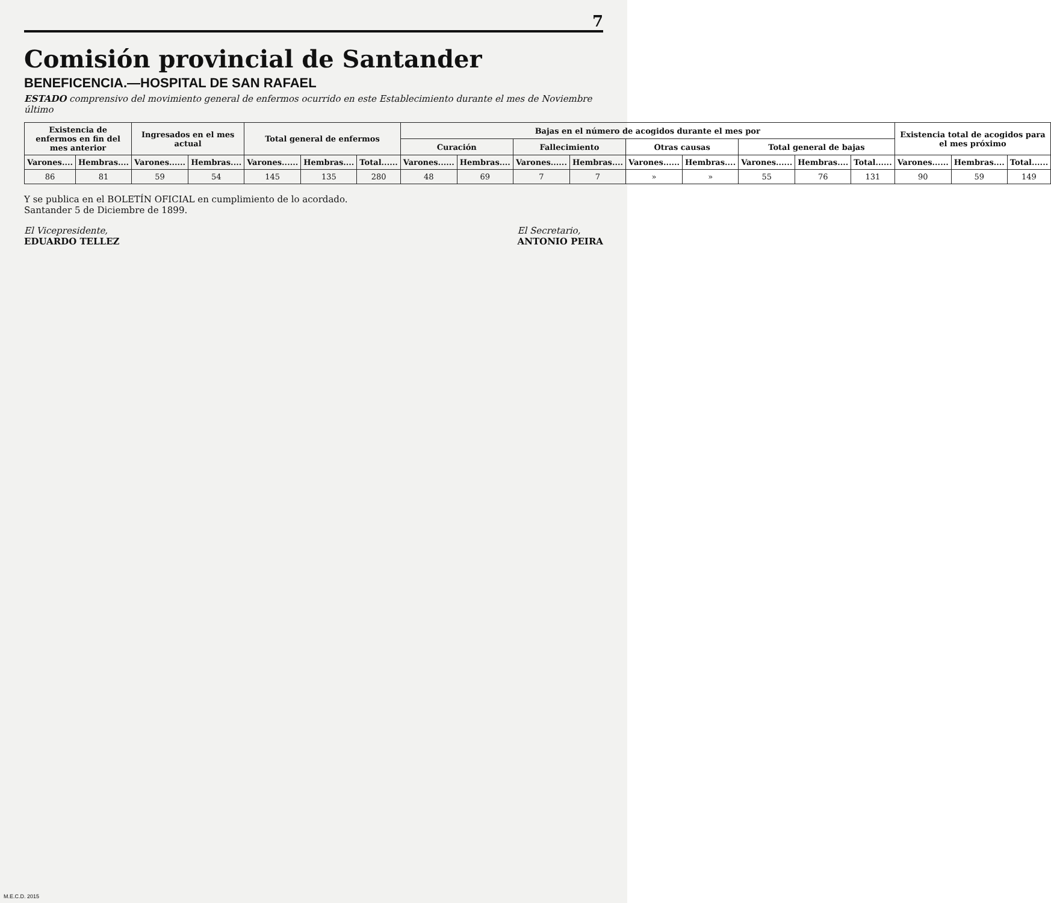7
Comisión provincial de Santander
BENEFICENCIA.—HOSPITAL DE SAN RAFAEL
ESTADO comprensivo del movimiento general de enfermos ocurrido en este Establecimiento durante el mes de Noviembre último
| Existencia de enfermos en fin del mes anterior | | Ingresados en el mes actual | | Total general de enfermos | | | Bajas en el número de acogidos durante el mes por | | | | | | | | | Existencia total de acogidos para el mes próximo | | |
| --- | --- | --- | --- | --- | --- | --- | --- | --- | --- | --- | --- | --- | --- | --- | --- | --- | --- | --- |
| | | | | | | | Curación | | Fallecimiento | | Otras causas | | Total general de bajas | | | | | |
| Varones.... | Hembras.... | Varones...... | Hembras.... | Varones...... | Hembras.... | Total...... | Varones...... | Hembras.... | Varones...... | Hembras.... | Varones...... | Hembras.... | Varones...... | Hembras.... | Total...... | Varones...... | Hembras.... | Total...... |
| 86 | 81 | 59 | 54 | 145 | 135 | 280 | 48 | 69 | 7 | 7 | » | » | 55 | 76 | 131 | 90 | 59 | 149 |
Y se publica en el BOLETÍN OFICIAL en cumplimiento de lo acordado.
Santander 5 de Diciembre de 1899.
El Vicepresidente,
EDUARDO TELLEZ
El Secretario,
ANTONIO PEIRA
M.E.C.D. 2015